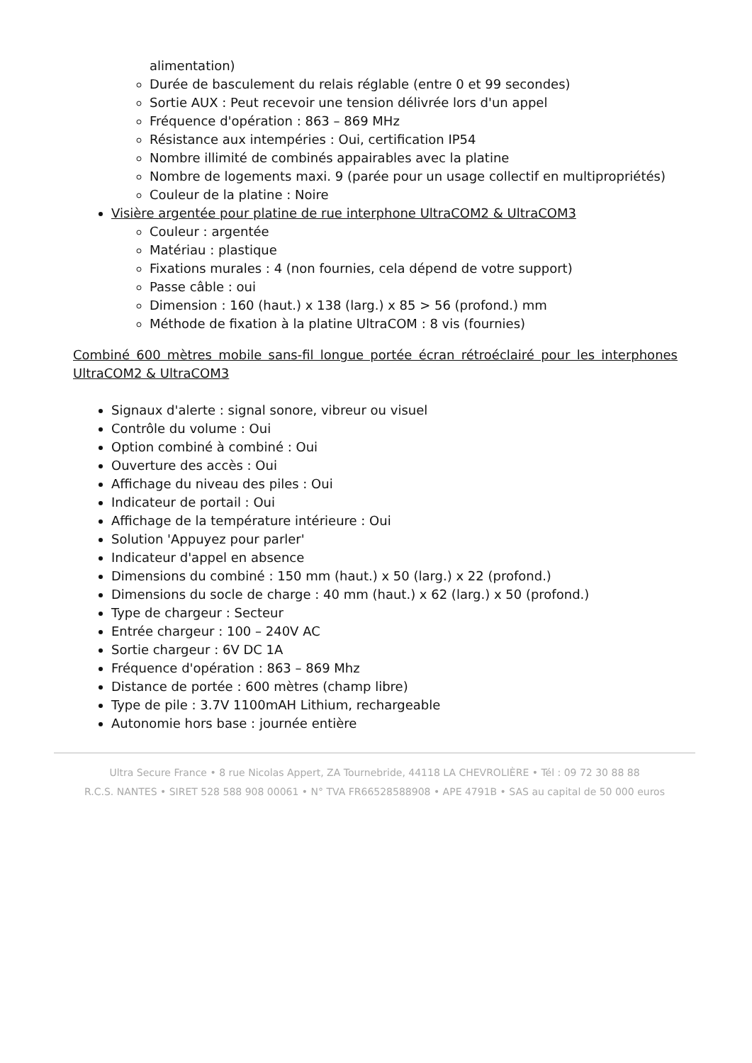alimentation)
Durée de basculement du relais réglable (entre 0 et 99 secondes)
Sortie AUX : Peut recevoir une tension délivrée lors d'un appel
Fréquence d'opération : 863 – 869 MHz
Résistance aux intempéries : Oui, certification IP54
Nombre illimité de combinés appairables avec la platine
Nombre de logements maxi. 9 (parée pour un usage collectif en multipropriétés)
Couleur de la platine : Noire
Visière argentée pour platine de rue interphone UltraCOM2 & UltraCOM3
Couleur : argentée
Matériau : plastique
Fixations murales : 4 (non fournies, cela dépend de votre support)
Passe câble : oui
Dimension : 160 (haut.) x 138 (larg.) x 85 > 56 (profond.) mm
Méthode de fixation à la platine UltraCOM : 8 vis (fournies)
Combiné 600 mètres mobile sans-fil longue portée écran rétroéclairé pour les interphones UltraCOM2 & UltraCOM3
Signaux d'alerte : signal sonore, vibreur ou visuel
Contrôle du volume : Oui
Option combiné à combiné : Oui
Ouverture des accès : Oui
Affichage du niveau des piles : Oui
Indicateur de portail : Oui
Affichage de la température intérieure : Oui
Solution 'Appuyez pour parler'
Indicateur d'appel en absence
Dimensions du combiné : 150 mm (haut.) x 50 (larg.) x 22 (profond.)
Dimensions du socle de charge : 40 mm (haut.) x 62 (larg.) x 50 (profond.)
Type de chargeur : Secteur
Entrée chargeur : 100 – 240V AC
Sortie chargeur : 6V DC 1A
Fréquence d'opération : 863 – 869 Mhz
Distance de portée : 600 mètres (champ libre)
Type de pile : 3.7V 1100mAH Lithium, rechargeable
Autonomie hors base : journée entière
Ultra Secure France • 8 rue Nicolas Appert, ZA Tournebride, 44118 LA CHEVROLIÈRE • Tél : 09 72 30 88 88
R.C.S. NANTES • SIRET 528 588 908 00061 • N° TVA FR66528588908 • APE 4791B • SAS au capital de 50 000 euros